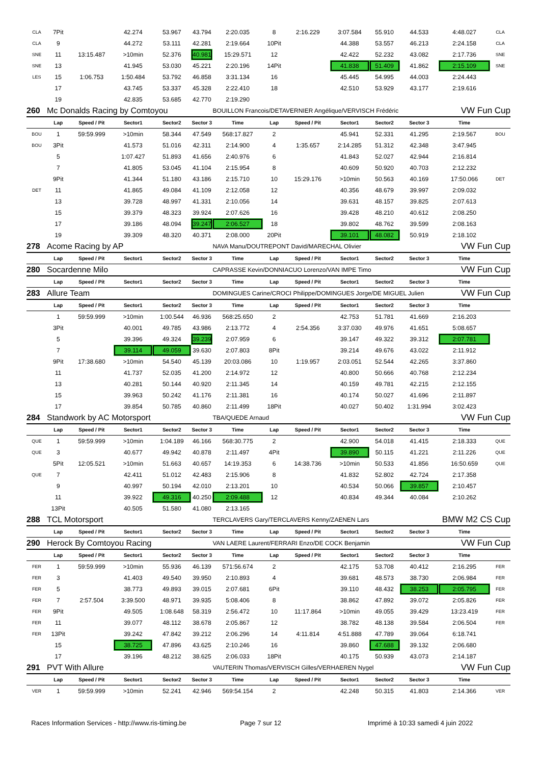| CLA | 7Pit | | 42.274 | 53.967 | 43.794 | 2:20.035 | 8 | 2:16.229 | 3:07.584 | 55.910 | 44.533 | 4:48.027 | CLA |
| CLA | 9 | | 44.272 | 53.111 | 42.281 | 2:19.664 | 10Pit | | 44.388 | 53.557 | 46.213 | 2:24.158 | CLA |
| SNE | 11 | 13:15.487 | >10min | 52.376 | 40.981 | 15:29.571 | 12 | | 42.422 | 52.232 | 43.082 | 2:17.736 | SNE |
| SNE | 13 | | 41.945 | 53.030 | 45.221 | 2:20.196 | 14Pit | | 41.838 | 51.409 | 41.862 | 2:15.109 | SNE |
| LES | 15 | 1:06.753 | 1:50.484 | 53.792 | 46.858 | 3:31.134 | 16 | | 45.445 | 54.995 | 44.003 | 2:24.443 | |
| | 17 | | 43.745 | 53.337 | 45.328 | 2:22.410 | 18 | | 42.510 | 53.929 | 43.177 | 2:19.616 | |
| | 19 | | 42.835 | 53.685 | 42.770 | 2:19.290 | | | | | | | |
| 260 | Mc Donalds Racing by Comtoyou | | | | | BOUILLON Francois/DETAVERNIER Angélique/VERVISCH Frédéric | | | | | | VW Fun Cup | |
| | Lap | Speed / Pit | Sector1 | Sector2 | Sector 3 | Time | Lap | Speed / Pit | Sector1 | Sector2 | Sector 3 | Time | |
| BOU | 1 | 59:59.999 | >10min | 58.344 | 47.549 | 568:17.827 | 2 | | 45.941 | 52.331 | 41.295 | 2:19.567 | BOU |
| BOU | 3Pit | | 41.573 | 51.016 | 42.311 | 2:14.900 | 4 | 1:35.657 | 2:14.285 | 51.312 | 42.348 | 3:47.945 | |
| | 5 | | 1:07.427 | 51.893 | 41.656 | 2:40.976 | 6 | | 41.843 | 52.027 | 42.944 | 2:16.814 | |
| | 7 | | 41.805 | 53.045 | 41.104 | 2:15.954 | 8 | | 40.609 | 50.920 | 40.703 | 2:12.232 | |
| | 9Pit | | 41.344 | 51.180 | 43.186 | 2:15.710 | 10 | 15:29.176 | >10min | 50.563 | 40.169 | 17:50.066 | DET |
| DET | 11 | | 41.865 | 49.084 | 41.109 | 2:12.058 | 12 | | 40.356 | 48.679 | 39.997 | 2:09.032 | |
| | 13 | | 39.728 | 48.997 | 41.331 | 2:10.056 | 14 | | 39.631 | 48.157 | 39.825 | 2:07.613 | |
| | 15 | | 39.379 | 48.323 | 39.924 | 2:07.626 | 16 | | 39.428 | 48.210 | 40.612 | 2:08.250 | |
| | 17 | | 39.186 | 48.094 | 39.247 | 2:06.527 | 18 | | 39.802 | 48.762 | 39.599 | 2:08.163 | |
| | 19 | | 39.309 | 48.320 | 40.371 | 2:08.000 | 20Pit | | 39.101 | 48.082 | 50.919 | 2:18.102 | |
| 278 | Acome Racing by AP | | | | | NAVA Manu/DOUTREPONT David/MARECHAL Olivier | | | | | | VW Fun Cup | |
| | Lap | Speed / Pit | Sector1 | Sector2 | Sector 3 | Time | Lap | Speed / Pit | Sector1 | Sector2 | Sector 3 | Time | |
| 280 | Socardenne Milo | | | | | CAPRASSE Kevin/DONNIACUO Lorenzo/VAN IMPE Timo | | | | | | VW Fun Cup | |
| | Lap | Speed / Pit | Sector1 | Sector2 | Sector 3 | Time | Lap | Speed / Pit | Sector1 | Sector2 | Sector 3 | Time | |
| 283 | Allure Team | | | | | DOMINGUES Carine/CROCI Philippe/DOMINGUES Jorge/DE MIGUEL Julien | | | | | | VW Fun Cup | |
| | Lap | Speed / Pit | Sector1 | Sector2 | Sector 3 | Time | Lap | Speed / Pit | Sector1 | Sector2 | Sector 3 | Time | |
| | 1 | 59:59.999 | >10min | 1:00.544 | 46.936 | 568:25.650 | 2 | | 42.753 | 51.781 | 41.669 | 2:16.203 | |
| | 3Pit | | 40.001 | 49.785 | 43.986 | 2:13.772 | 4 | 2:54.356 | 3:37.030 | 49.976 | 41.651 | 5:08.657 | |
| | 5 | | 39.396 | 49.324 | 39.239 | 2:07.959 | 6 | | 39.147 | 49.322 | 39.312 | 2:07.781 | |
| | 7 | | 39.114 | 49.059 | 39.630 | 2:07.803 | 8Pit | | 39.214 | 49.676 | 43.022 | 2:11.912 | |
| | 9Pit | 17:38.680 | >10min | 54.540 | 45.139 | 20:03.086 | 10 | 1:19.957 | 2:03.051 | 52.544 | 42.265 | 3:37.860 | |
| | 11 | | 41.737 | 52.035 | 41.200 | 2:14.972 | 12 | | 40.800 | 50.666 | 40.768 | 2:12.234 | |
| | 13 | | 40.281 | 50.144 | 40.920 | 2:11.345 | 14 | | 40.159 | 49.781 | 42.215 | 2:12.155 | |
| | 15 | | 39.963 | 50.242 | 41.176 | 2:11.381 | 16 | | 40.174 | 50.027 | 41.696 | 2:11.897 | |
| | 17 | | 39.854 | 50.785 | 40.860 | 2:11.499 | 18Pit | | 40.027 | 50.402 | 1:31.994 | 3:02.423 | |
| 284 | Standwork by AC Motorsport | | | | | TBA/QUEDE Arnaud | | | | | | VW Fun Cup | |
| | Lap | Speed / Pit | Sector1 | Sector2 | Sector 3 | Time | Lap | Speed / Pit | Sector1 | Sector2 | Sector 3 | Time | |
| QUE | 1 | 59:59.999 | >10min | 1:04.189 | 46.166 | 568:30.775 | 2 | | 42.900 | 54.018 | 41.415 | 2:18.333 | QUE |
| QUE | 3 | | 40.677 | 49.942 | 40.878 | 2:11.497 | 4Pit | | 39.890 | 50.115 | 41.221 | 2:11.226 | QUE |
| | 5Pit | 12:05.521 | >10min | 51.663 | 40.657 | 14:19.353 | 6 | 14:38.736 | >10min | 50.533 | 41.856 | 16:50.659 | QUE |
| QUE | 7 | | 42.411 | 51.012 | 42.483 | 2:15.906 | 8 | | 41.832 | 52.802 | 42.724 | 2:17.358 | |
| | 9 | | 40.997 | 50.194 | 42.010 | 2:13.201 | 10 | | 40.534 | 50.066 | 39.857 | 2:10.457 | |
| | 11 | | 39.922 | 49.316 | 40.250 | 2:09.488 | 12 | | 40.834 | 49.344 | 40.084 | 2:10.262 | |
| | 13Pit | | 40.505 | 51.580 | 41.080 | 2:13.165 | | | | | | | |
| 288 | TCL Motorsport | | | | | TERCLAVERS Gary/TERCLAVERS Kenny/ZAENEN Lars | | | | | | BMW M2 CS Cup | |
| | Lap | Speed / Pit | Sector1 | Sector2 | Sector 3 | Time | Lap | Speed / Pit | Sector1 | Sector2 | Sector 3 | Time | |
| 290 | Herock By Comtoyou Racing | | | | | VAN LAERE Laurent/FERRARI Enzo/DE COCK Benjamin | | | | | | VW Fun Cup | |
| | Lap | Speed / Pit | Sector1 | Sector2 | Sector 3 | Time | Lap | Speed / Pit | Sector1 | Sector2 | Sector 3 | Time | |
| FER | 1 | 59:59.999 | >10min | 55.936 | 46.139 | 571:56.674 | 2 | | 42.175 | 53.708 | 40.412 | 2:16.295 | FER |
| FER | 3 | | 41.403 | 49.540 | 39.950 | 2:10.893 | 4 | | 39.681 | 48.573 | 38.730 | 2:06.984 | FER |
| FER | 5 | | 38.773 | 49.893 | 39.015 | 2:07.681 | 6Pit | | 39.110 | 48.432 | 38.253 | 2:05.795 | FER |
| FER | 7 | 2:57.504 | 3:39.500 | 48.971 | 39.935 | 5:08.406 | 8 | | 38.862 | 47.892 | 39.072 | 2:05.826 | FER |
| FER | 9Pit | | 49.505 | 1:08.648 | 58.319 | 2:56.472 | 10 | 11:17.864 | >10min | 49.055 | 39.429 | 13:23.419 | FER |
| FER | 11 | | 39.077 | 48.112 | 38.678 | 2:05.867 | 12 | | 38.782 | 48.138 | 39.584 | 2:06.504 | FER |
| FER | 13Pit | | 39.242 | 47.842 | 39.212 | 2:06.296 | 14 | 4:11.814 | 4:51.888 | 47.789 | 39.064 | 6:18.741 | |
| | 15 | | 38.725 | 47.896 | 43.625 | 2:10.246 | 16 | | 39.860 | 47.688 | 39.132 | 2:06.680 | |
| | 17 | | 39.196 | 48.212 | 38.625 | 2:06.033 | 18Pit | | 40.175 | 50.939 | 43.073 | 2:14.187 | |
| 291 | PVT With Allure | | | | | VAUTERIN Thomas/VERVISCH Gilles/VERHAEREN Nygel | | | | | | VW Fun Cup | |
| | Lap | Speed / Pit | Sector1 | Sector2 | Sector 3 | Time | Lap | Speed / Pit | Sector1 | Sector2 | Sector 3 | Time | |
| VER | 1 | 59:59.999 | >10min | 52.241 | 42.946 | 569:54.154 | 2 | | 42.248 | 50.315 | 41.803 | 2:14.366 | VER |
| Races Information Services - http://www.ris-timing.be | | | | | Page 7 sur 12 | | | | Imprimé à 10:33 samedi 4 juin 2022 | | | | |